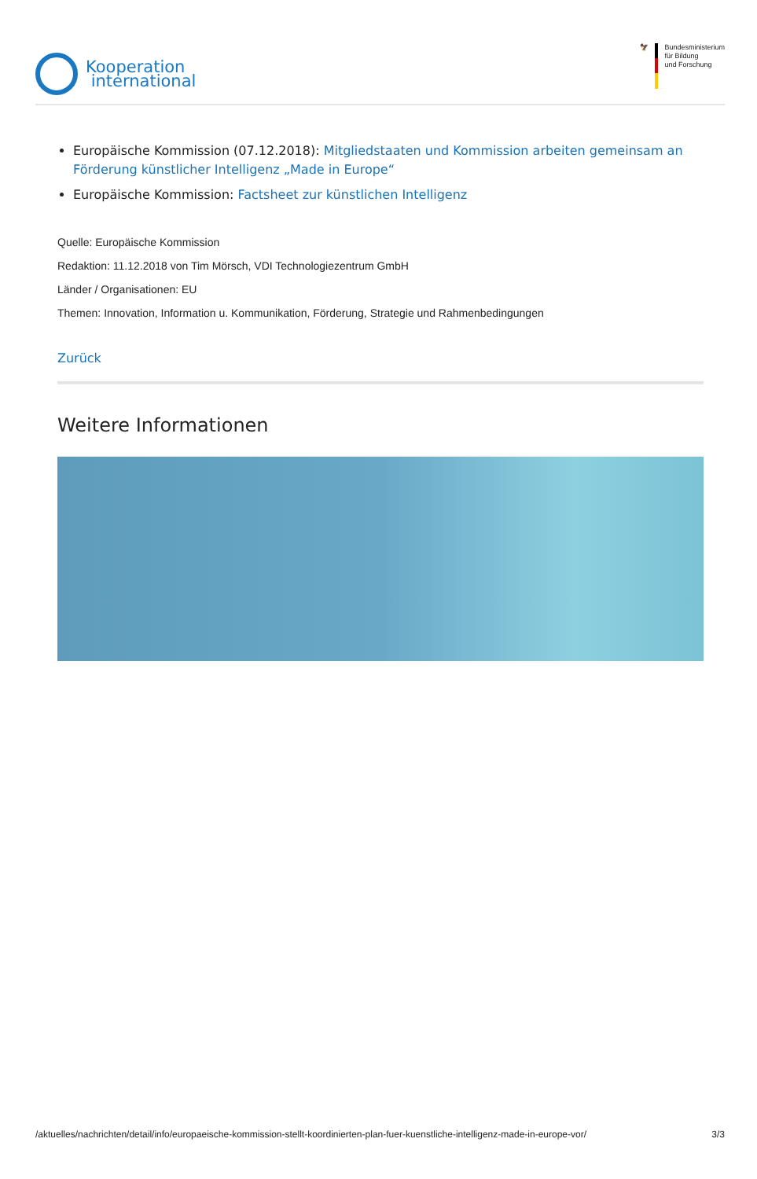Kooperation
international
🦅 Bundesministerium
für Bildung
und Forschung
Europäische Kommission (07.12.2018): Mitgliedstaaten und Kommission arbeiten gemeinsam an Förderung künstlicher Intelligenz „Made in Europe“
Europäische Kommission: Factsheet zur künstlichen Intelligenz
Quelle: Europäische Kommission
Redaktion: 11.12.2018 von Tim Mörsch, VDI Technologiezentrum GmbH
Länder / Organisationen: EU
Themen: Innovation, Information u. Kommunikation, Förderung, Strategie und Rahmenbedingungen
Zurück
Weitere Informationen
/aktuelles/nachrichten/detail/info/europaeische-kommission-stellt-koordinierten-plan-fuer-kuenstliche-intelligenz-made-in-europe-vor/ 3/3